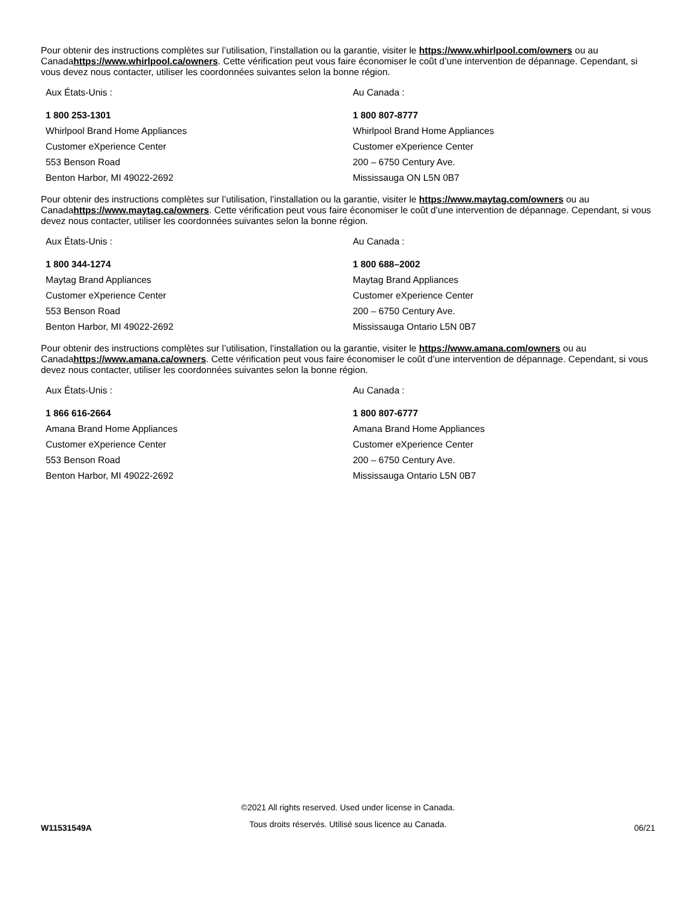Pour obtenir des instructions complètes sur l’utilisation, l’installation ou la garantie, visiter le https://www.whirlpool.com/owners ou au Canadahttps://www.whirlpool.ca/owners. Cette vérification peut vous faire économiser le coût d’une intervention de dépannage. Cependant, si vous devez nous contacter, utiliser les coordonnées suivantes selon la bonne région.
Aux États-Unis :
1 800 253-1301
Whirlpool Brand Home Appliances
Customer eXperience Center
553 Benson Road
Benton Harbor, MI 49022-2692
Au Canada :
1 800 807-8777
Whirlpool Brand Home Appliances
Customer eXperience Center
200 – 6750 Century Ave.
Mississauga ON L5N 0B7
Pour obtenir des instructions complètes sur l’utilisation, l’installation ou la garantie, visiter le https://www.maytag.com/owners ou au Canadahttps://www.maytag.ca/owners. Cette vérification peut vous faire économiser le coût d’une intervention de dépannage. Cependant, si vous devez nous contacter, utiliser les coordonnées suivantes selon la bonne région.
Aux États-Unis :
1 800 344-1274
Maytag Brand Appliances
Customer eXperience Center
553 Benson Road
Benton Harbor, MI 49022-2692
Au Canada :
1 800 688–2002
Maytag Brand Appliances
Customer eXperience Center
200 – 6750 Century Ave.
Mississauga Ontario L5N 0B7
Pour obtenir des instructions complètes sur l’utilisation, l’installation ou la garantie, visiter le https://www.amana.com/owners ou au Canadahttps://www.amana.ca/owners. Cette vérification peut vous faire économiser le coût d’une intervention de dépannage. Cependant, si vous devez nous contacter, utiliser les coordonnées suivantes selon la bonne région.
Aux États-Unis :
1 866 616-2664
Amana Brand Home Appliances
Customer eXperience Center
553 Benson Road
Benton Harbor, MI 49022-2692
Au Canada :
1 800 807-6777
Amana Brand Home Appliances
Customer eXperience Center
200 – 6750 Century Ave.
Mississauga Ontario L5N 0B7
W11531549A
©2021 All rights reserved. Used under license in Canada.
Tous droits réservés. Utilisé sous licence au Canada.
06/21